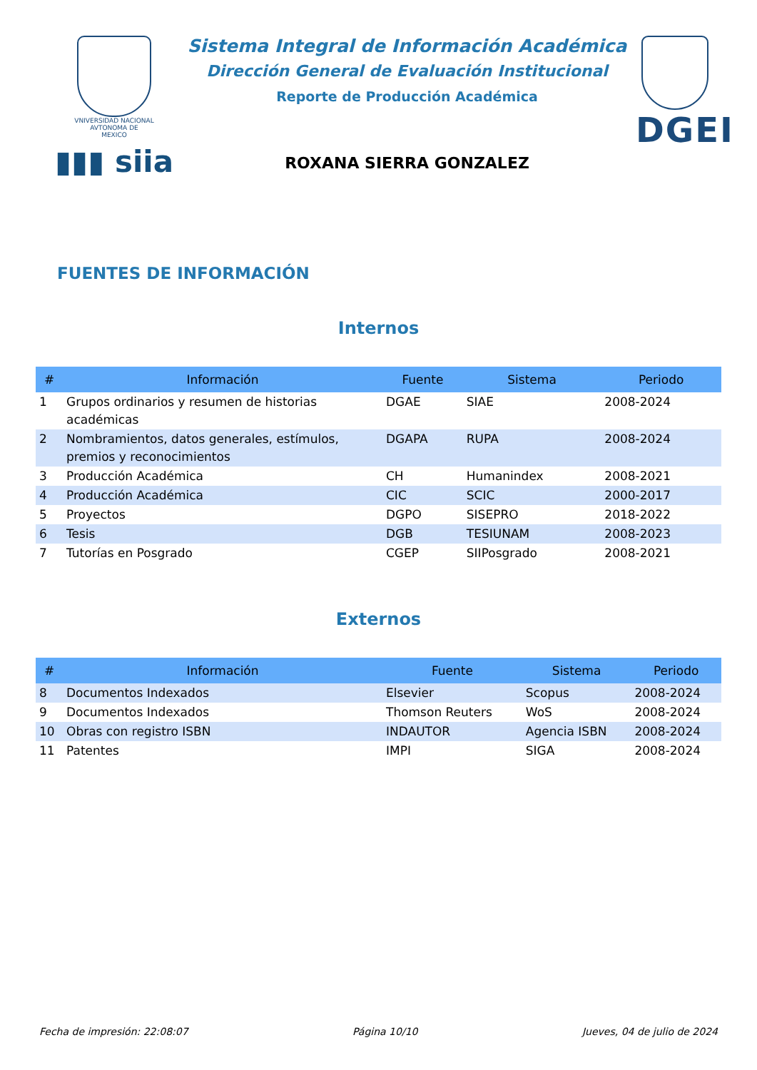VNIVERSIDAD NACIONAL
AVTONOMA DE
MEXICO
▮▮▮ siia
Sistema Integral de Información Académica
Dirección General de Evaluación Institucional
Reporte de Producción Académica
ROXANA SIERRA GONZALEZ
DGEI
FUENTES DE INFORMACIÓN
Internos
| # | Información | Fuente | Sistema | Periodo |
| --- | --- | --- | --- | --- |
| 1 | Grupos ordinarios y resumen de historias académicas | DGAE | SIAE | 2008-2024 |
| 2 | Nombramientos, datos generales, estímulos, premios y reconocimientos | DGAPA | RUPA | 2008-2024 |
| 3 | Producción Académica | CH | Humanindex | 2008-2021 |
| 4 | Producción Académica | CIC | SCIC | 2000-2017 |
| 5 | Proyectos | DGPO | SISEPRO | 2018-2022 |
| 6 | Tesis | DGB | TESIUNAM | 2008-2023 |
| 7 | Tutorías en Posgrado | CGEP | SIIPosgrado | 2008-2021 |
Externos
| # | Información | Fuente | Sistema | Periodo |
| --- | --- | --- | --- | --- |
| 8 | Documentos Indexados | Elsevier | Scopus | 2008-2024 |
| 9 | Documentos Indexados | Thomson Reuters | WoS | 2008-2024 |
| 10 | Obras con registro ISBN | INDAUTOR | Agencia ISBN | 2008-2024 |
| 11 | Patentes | IMPI | SIGA | 2008-2024 |
Fecha de impresión: 22:08:07 Página 10/10 Jueves, 04 de julio de 2024